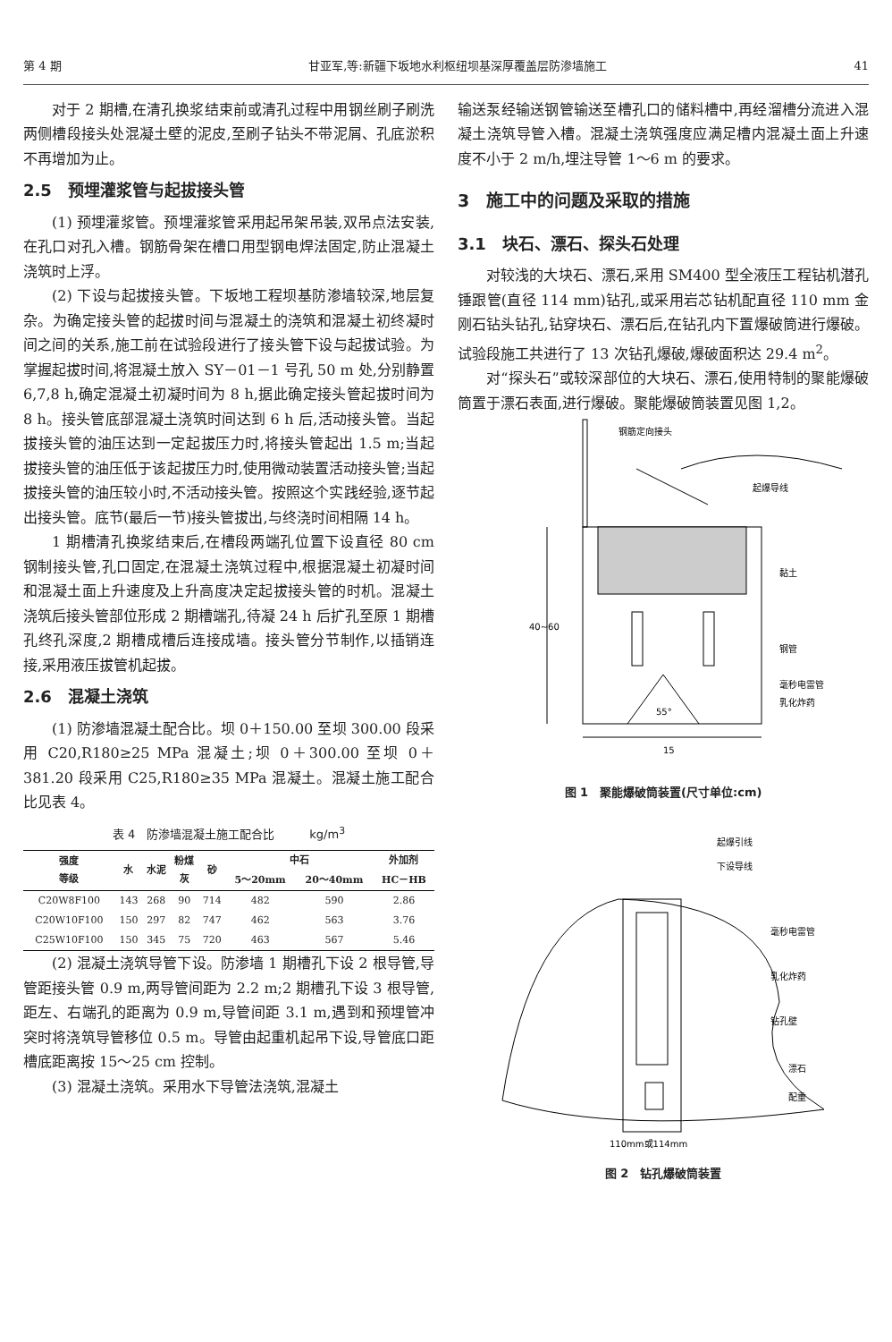第 4 期 甘亚军,等:新疆下坂地水利枢纽坝基深厚覆盖层防渗墙施工 41
对于 2 期槽,在清孔换浆结束前或清孔过程中用钢丝刷子刷洗两侧槽段接头处混凝土壁的泥皮,至刷子钻头不带泥屑、孔底淤积不再增加为止。
2.5　预埋灌浆管与起拔接头管
(1) 预埋灌浆管。预埋灌浆管采用起吊架吊装,双吊点法安装,在孔口对孔入槽。钢筋骨架在槽口用型钢电焊法固定,防止混凝土浇筑时上浮。
(2) 下设与起拔接头管。下坂地工程坝基防渗墙较深,地层复杂。为确定接头管的起拔时间与混凝土的浇筑和混凝土初终凝时间之间的关系,施工前在试验段进行了接头管下设与起拔试验。为掌握起拔时间,将混凝土放入 SY－01－1 号孔 50 m 处,分别静置 6,7,8 h,确定混凝土初凝时间为 8 h,据此确定接头管起拔时间为 8 h。接头管底部混凝土浇筑时间达到 6 h 后,活动接头管。当起拔接头管的油压达到一定起拔压力时,将接头管起出 1.5 m;当起拔接头管的油压低于该起拔压力时,使用微动装置活动接头管;当起拔接头管的油压较小时,不活动接头管。按照这个实践经验,逐节起出接头管。底节(最后一节)接头管拔出,与终浇时间相隔 14 h。
1 期槽清孔换浆结束后,在槽段两端孔位置下设直径 80 cm 钢制接头管,孔口固定,在混凝土浇筑过程中,根据混凝土初凝时间和混凝土面上升速度及上升高度决定起拔接头管的时机。混凝土浇筑后接头管部位形成 2 期槽端孔,待凝 24 h 后扩孔至原 1 期槽孔终孔深度,2 期槽成槽后连接成墙。接头管分节制作,以插销连接,采用液压拔管机起拔。
2.6　混凝土浇筑
(1) 防渗墙混凝土配合比。坝 0＋150.00 至坝 300.00 段采用 C20,R180≥25 MPa 混凝土;坝 0＋300.00 至坝 0＋381.20 段采用 C25,R180≥35 MPa 混凝土。混凝土施工配合比见表 4。
表 4　防渗墙混凝土施工配合比　　　kg/m<sup>3</sup>
| 强度 等级 | 水 | 水泥 | 粉煤 灰 | 砂 | 中石 | | 外加剂 |
| --- | --- | --- | --- | --- | --- | --- | --- |
| | | | | | 5～20mm | 20～40mm | HC－HB |
| C20W8F100 | 143 | 268 | 90 | 714 | 482 | 590 | 2.86 |
| C20W10F100 | 150 | 297 | 82 | 747 | 462 | 563 | 3.76 |
| C25W10F100 | 150 | 345 | 75 | 720 | 463 | 567 | 5.46 |
(2) 混凝土浇筑导管下设。防渗墙 1 期槽孔下设 2 根导管,导管距接头管 0.9 m,两导管间距为 2.2 m;2 期槽孔下设 3 根导管,距左、右端孔的距离为 0.9 m,导管间距 3.1 m,遇到和预埋管冲突时将浇筑导管移位 0.5 m。导管由起重机起吊下设,导管底口距槽底距离按 15～25 cm 控制。
(3) 混凝土浇筑。采用水下导管法浇筑,混凝土
输送泵经输送钢管输送至槽孔口的储料槽中,再经溜槽分流进入混凝土浇筑导管入槽。混凝土浇筑强度应满足槽内混凝土面上升速度不小于 2 m/h,埋注导管 1～6 m 的要求。
3　施工中的问题及采取的措施
3.1　块石、漂石、探头石处理
对较浅的大块石、漂石,采用 SM400 型全液压工程钻机潜孔锤跟管(直径 114 mm)钻孔,或采用岩芯钻机配直径 110 mm 金刚石钻头钻孔,钻穿块石、漂石后,在钻孔内下置爆破筒进行爆破。试验段施工共进行了 13 次钻孔爆破,爆破面积达 29.4 m<sup>2</sup>。
对“探头石”或较深部位的大块石、漂石,使用特制的聚能爆破筒置于漂石表面,进行爆破。聚能爆破筒装置见图 1,2。
钢筋定向接头
起爆导线
黏土
钢管
毫秒电雷管
乳化炸药
55°
40~60
15
图 1　聚能爆破筒装置(尺寸单位:cm)
起爆引线
下设导线
毫秒电雷管
乳化炸药
钻孔壁
漂石
配重
110mm或114mm
图 2　钻孔爆破筒装置